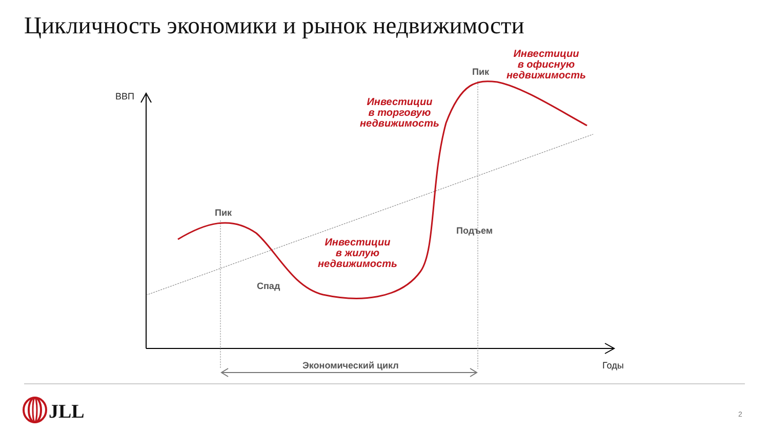Цикличность экономики и рынок недвижимости
ВВП
Пик
Пик
Спад
Подъем
Экономический цикл Годы
Инвестиции
в жилую
недвижимость
Инвестиции
в торговую
недвижимость
Инвестиции
в офисную
недвижимость
JLL 2